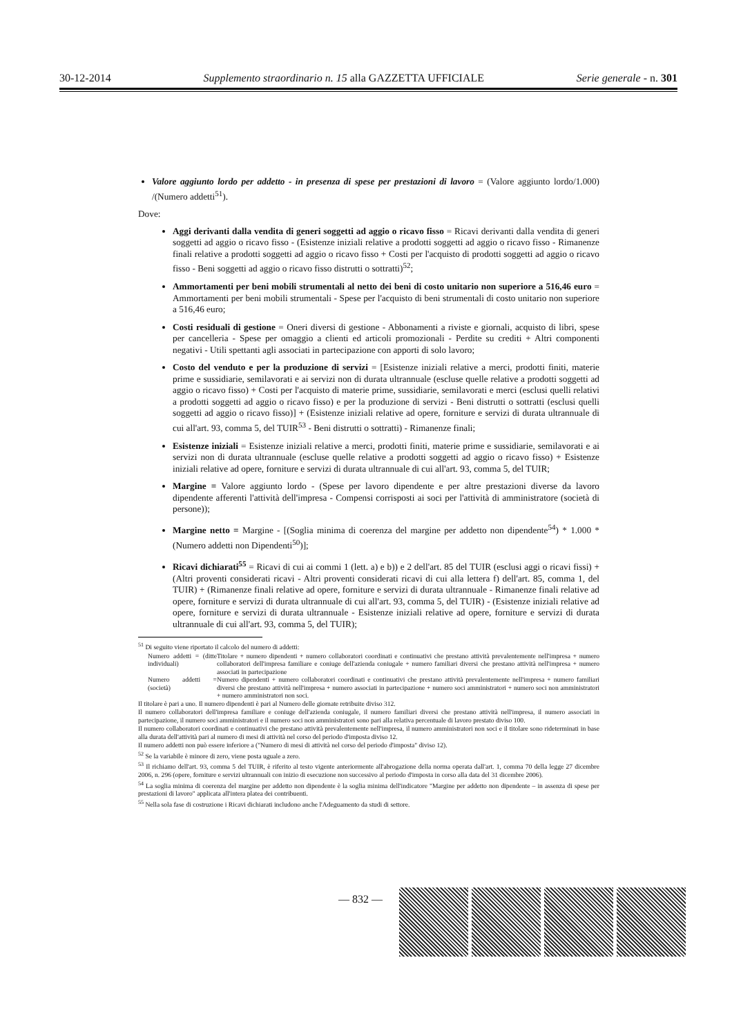30-12-2014 Supplemento straordinario n. 15 alla GAZZETTA UFFICIALE Serie generale - n. 301
Valore aggiunto lordo per addetto - in presenza di spese per prestazioni di lavoro = (Valore aggiunto lordo/1.000) /(Numero addetti<sup>51</sup>).
Dove:
Aggi derivanti dalla vendita di generi soggetti ad aggio o ricavo fisso = Ricavi derivanti dalla vendita di generi soggetti ad aggio o ricavo fisso - (Esistenze iniziali relative a prodotti soggetti ad aggio o ricavo fisso - Rimanenze finali relative a prodotti soggetti ad aggio o ricavo fisso + Costi per l'acquisto di prodotti soggetti ad aggio o ricavo fisso - Beni soggetti ad aggio o ricavo fisso distrutti o sottratti)<sup>52</sup>;
Ammortamenti per beni mobili strumentali al netto dei beni di costo unitario non superiore a 516,46 euro = Ammortamenti per beni mobili strumentali - Spese per l'acquisto di beni strumentali di costo unitario non superiore a 516,46 euro;
Costi residuali di gestione = Oneri diversi di gestione - Abbonamenti a riviste e giornali, acquisto di libri, spese per cancelleria - Spese per omaggio a clienti ed articoli promozionali - Perdite su crediti + Altri componenti negativi - Utili spettanti agli associati in partecipazione con apporti di solo lavoro;
Costo del venduto e per la produzione di servizi = [Esistenze iniziali relative a merci, prodotti finiti, materie prime e sussidiarie, semilavorati e ai servizi non di durata ultrannuale (escluse quelle relative a prodotti soggetti ad aggio o ricavo fisso) + Costi per l'acquisto di materie prime, sussidiarie, semilavorati e merci (esclusi quelli relativi a prodotti soggetti ad aggio o ricavo fisso) e per la produzione di servizi - Beni distrutti o sottratti (esclusi quelli soggetti ad aggio o ricavo fisso)] + (Esistenze iniziali relative ad opere, forniture e servizi di durata ultrannuale di cui all'art. 93, comma 5, del TUIR<sup>53</sup> - Beni distrutti o sottratti) - Rimanenze finali;
Esistenze iniziali = Esistenze iniziali relative a merci, prodotti finiti, materie prime e sussidiarie, semilavorati e ai servizi non di durata ultrannuale (escluse quelle relative a prodotti soggetti ad aggio o ricavo fisso) + Esistenze iniziali relative ad opere, forniture e servizi di durata ultrannuale di cui all'art. 93, comma 5, del TUIR;
Margine = Valore aggiunto lordo - (Spese per lavoro dipendente e per altre prestazioni diverse da lavoro dipendente afferenti l'attività dell'impresa - Compensi corrisposti ai soci per l'attività di amministratore (società di persone));
Margine netto = Margine - [(Soglia minima di coerenza del margine per addetto non dipendente<sup>54</sup>) * 1.000 * (Numero addetti non Dipendenti<sup>50</sup>)];
Ricavi dichiarati<sup>55</sup> = Ricavi di cui ai commi 1 (lett. a) e b)) e 2 dell'art. 85 del TUIR (esclusi aggi o ricavi fissi) + (Altri proventi considerati ricavi - Altri proventi considerati ricavi di cui alla lettera f) dell'art. 85, comma 1, del TUIR) + (Rimanenze finali relative ad opere, forniture e servizi di durata ultrannuale - Rimanenze finali relative ad opere, forniture e servizi di durata ultrannuale di cui all'art. 93, comma 5, del TUIR) - (Esistenze iniziali relative ad opere, forniture e servizi di durata ultrannuale - Esistenze iniziali relative ad opere, forniture e servizi di durata ultrannuale di cui all'art. 93, comma 5, del TUIR);
<sup>51</sup> Di seguito viene riportato il calcolo del numero di addetti:
Numero addetti = (ditte individuali)
Titolare + numero dipendenti + numero collaboratori coordinati e continuativi che prestano attività prevalentemente nell'impresa + numero collaboratori dell'impresa familiare e coniuge dell'azienda coniugale + numero familiari diversi che prestano attività nell'impresa + numero associati in partecipazione
Numero addetti = (società)
Numero dipendenti + numero collaboratori coordinati e continuativi che prestano attività prevalentemente nell'impresa + numero familiari diversi che prestano attività nell'impresa + numero associati in partecipazione + numero soci amministratori + numero soci non amministratori + numero amministratori non soci.
Il titolare è pari a uno. Il numero dipendenti è pari al Numero delle giornate retribuite diviso 312.
Il numero collaboratori dell'impresa familiare e coniuge dell'azienda coniugale, il numero familiari diversi che prestano attività nell'impresa, il numero associati in partecipazione, il numero soci amministratori e il numero soci non amministratori sono pari alla relativa percentuale di lavoro prestato diviso 100.
Il numero collaboratori coordinati e continuativi che prestano attività prevalentemente nell'impresa, il numero amministratori non soci e il titolare sono rideterminati in base alla durata dell'attività pari al numero di mesi di attività nel corso del periodo d'imposta diviso 12.
Il numero addetti non può essere inferiore a ("Numero di mesi di attività nel corso del periodo d'imposta" diviso 12).
<sup>52</sup> Se la variabile è minore di zero, viene posta uguale a zero.
<sup>53</sup> Il richiamo dell'art. 93, comma 5 del TUIR, è riferito al testo vigente anteriormente all'abrogazione della norma operata dall'art. 1, comma 70 della legge 27 dicembre 2006, n. 296 (opere, forniture e servizi ultrannuali con inizio di esecuzione non successivo al periodo d'imposta in corso alla data del 31 dicembre 2006).
<sup>54</sup> La soglia minima di coerenza del margine per addetto non dipendente è la soglia minima dell'indicatore "Margine per addetto non dipendente – in assenza di spese per prestazioni di lavoro" applicata all'intera platea dei contribuenti.
<sup>55</sup> Nella sola fase di costruzione i Ricavi dichiarati includono anche l'Adeguamento da studi di settore.
— 832 —